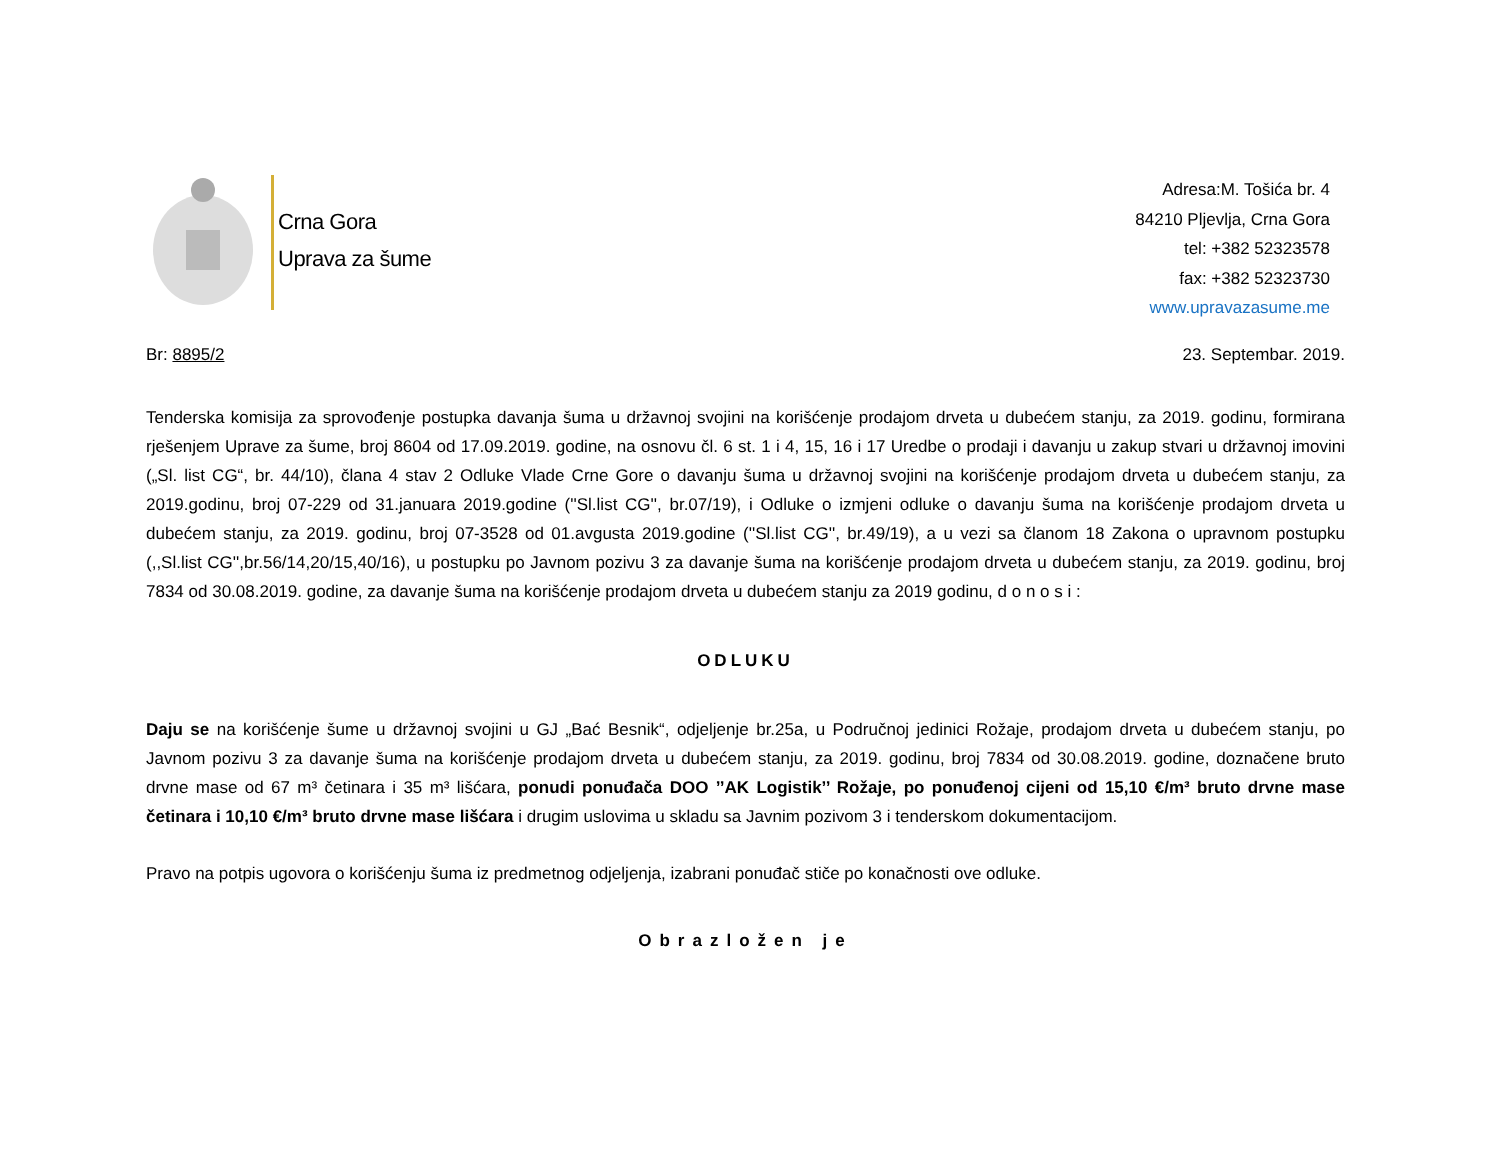Crna Gora
Uprava za šume
Adresa:M. Tošića br. 4
84210 Pljevlja, Crna Gora
tel: +382 52323578
fax: +382 52323730
www.upravazasume.me
Br: 8895/2 23. Septembar. 2019.
Tenderska komisija za sprovođenje postupka davanja šuma u državnoj svojini na korišćenje prodajom drveta u dubećem stanju, za 2019. godinu, formirana rješenjem Uprave za šume, broj 8604 od 17.09.2019. godine, na osnovu čl. 6 st. 1 i 4, 15, 16 i 17 Uredbe o prodaji i davanju u zakup stvari u državnoj imovini („Sl. list CG“, br. 44/10), člana 4 stav 2 Odluke Vlade Crne Gore o davanju šuma u državnoj svojini na korišćenje prodajom drveta u dubećem stanju, za 2019.godinu, broj 07-229 od 31.januara 2019.godine (''Sl.list CG'', br.07/19), i Odluke o izmjeni odluke o davanju šuma na korišćenje prodajom drveta u dubećem stanju, za 2019. godinu, broj 07-3528 od 01.avgusta 2019.godine (''Sl.list CG'', br.49/19), a u vezi sa članom 18 Zakona o upravnom postupku (,,Sl.list CG'',br.56/14,20/15,40/16), u postupku po Javnom pozivu 3 za davanje šuma na korišćenje prodajom drveta u dubećem stanju, za 2019. godinu, broj 7834 od 30.08.2019. godine, za davanje šuma na korišćenje prodajom drveta u dubećem stanju za 2019 godinu, d o n o s i :
ODLUKU
Daju se na korišćenje šume u državnoj svojini u GJ „Bać Besnik“, odjeljenje br.25a, u Područnoj jedinici Rožaje, prodajom drveta u dubećem stanju, po Javnom pozivu 3 za davanje šuma na korišćenje prodajom drveta u dubećem stanju, za 2019. godinu, broj 7834 od 30.08.2019. godine, doznačene bruto drvne mase od 67 m³ četinara i 35 m³ lišćara, ponudi ponuđača DOO ’’AK Logistik’’ Rožaje, po ponuđenoj cijeni od 15,10 €/m³ bruto drvne mase četinara i 10,10 €/m³ bruto drvne mase lišćara i drugim uslovima u skladu sa Javnim pozivom 3 i tenderskom dokumentacijom.
Pravo na potpis ugovora o korišćenju šuma iz predmetnog odjeljenja, izabrani ponuđač stiče po konačnosti ove odluke.
Obrazložen je